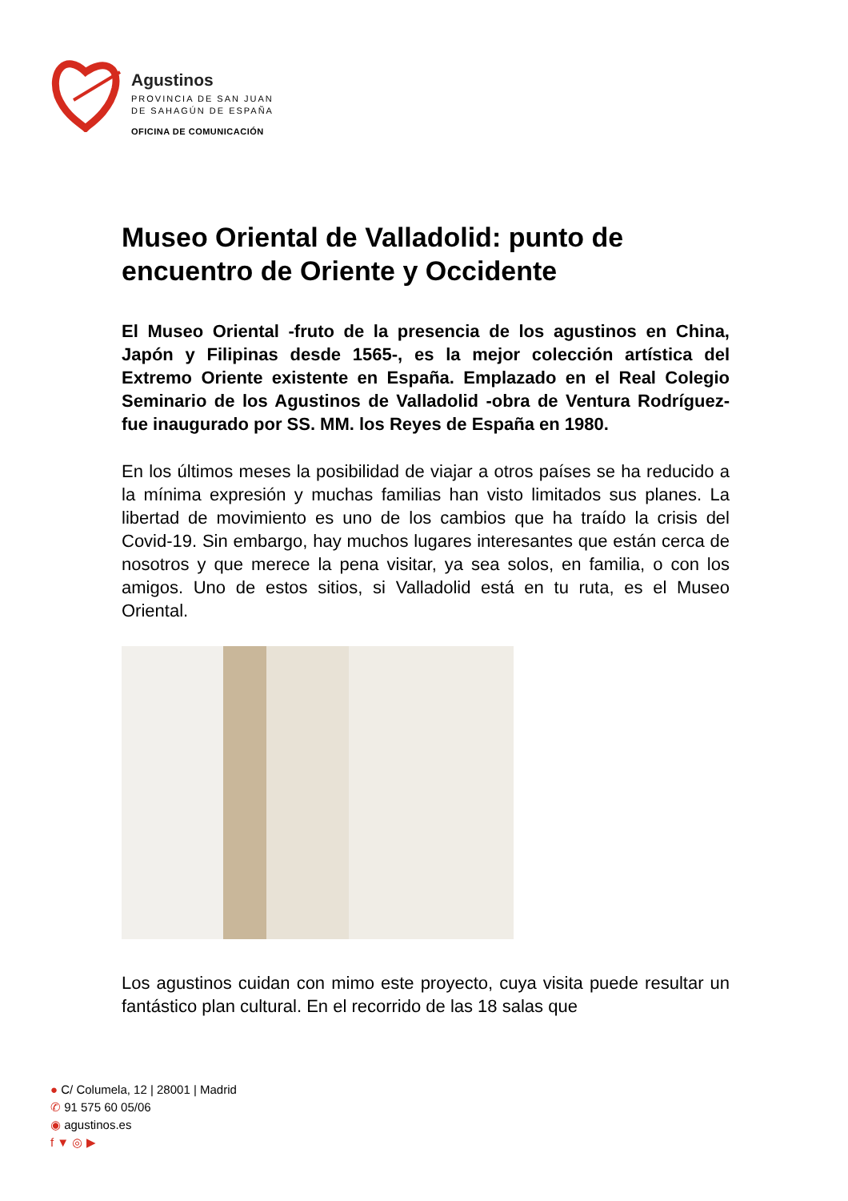Agustinos
PROVINCIA DE SAN JUAN
DE SAHAGÚN DE ESPAÑA
OFICINA DE COMUNICACIÓN
Museo Oriental de Valladolid: punto de encuentro de Oriente y Occidente
El Museo Oriental -fruto de la presencia de los agustinos en China, Japón y Filipinas desde 1565-, es la mejor colección artística del Extremo Oriente existente en España. Emplazado en el Real Colegio Seminario de los Agustinos de Valladolid -obra de Ventura Rodríguez- fue inaugurado por SS. MM. los Reyes de España en 1980.
En los últimos meses la posibilidad de viajar a otros países se ha reducido a la mínima expresión y muchas familias han visto limitados sus planes. La libertad de movimiento es uno de los cambios que ha traído la crisis del Covid-19. Sin embargo, hay muchos lugares interesantes que están cerca de nosotros y que merece la pena visitar, ya sea solos, en familia, o con los amigos. Uno de estos sitios, si Valladolid está en tu ruta, es el Museo Oriental.
Los agustinos cuidan con mimo este proyecto, cuya visita puede resultar un fantástico plan cultural. En el recorrido de las 18 salas que
● C/ Columela, 12 | 28001 | Madrid
✆ 91 575 60 05/06
◉ agustinos.es
f ▼ ◎ ▶